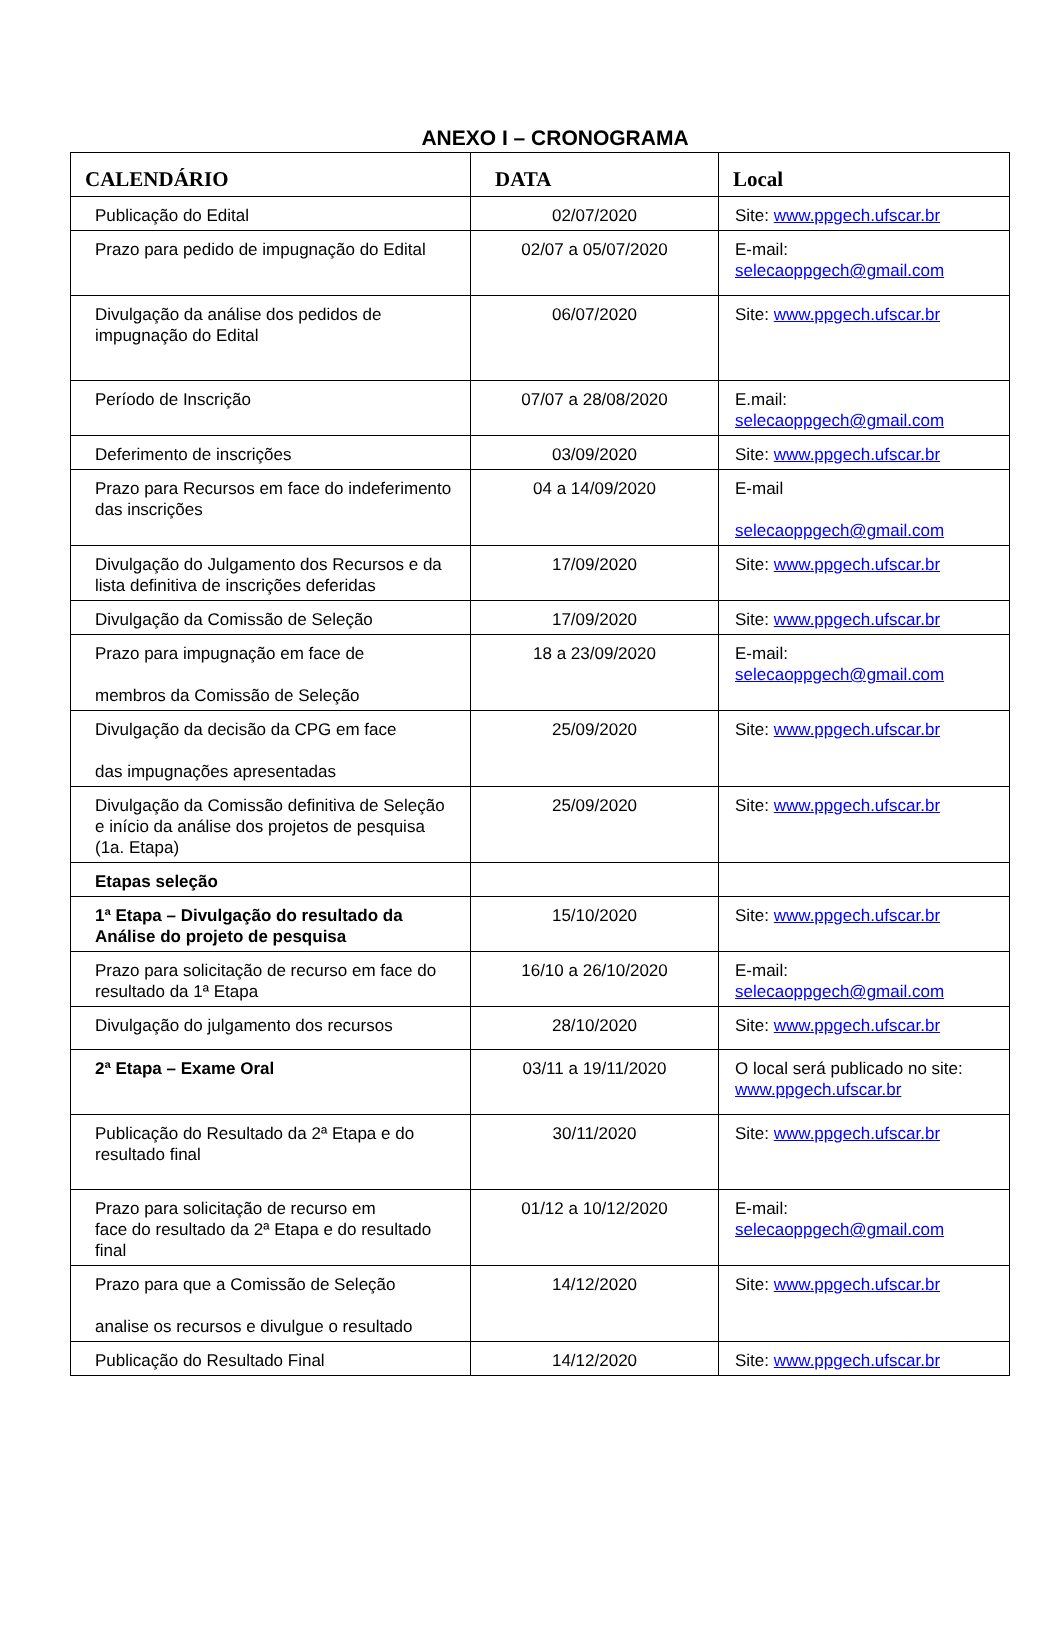ANEXO I – CRONOGRAMA
| CALENDÁRIO | DATA | Local |
| --- | --- | --- |
| Publicação do Edital | 02/07/2020 | Site: www.ppgech.ufscar.br |
| Prazo para pedido de impugnação do Edital | 02/07 a 05/07/2020 | E-mail: selecaoppgech@gmail.com |
| Divulgação da análise dos pedidos de impugnação do Edital | 06/07/2020 | Site: www.ppgech.ufscar.br |
| Período de Inscrição | 07/07 a 28/08/2020 | E.mail: selecaoppgech@gmail.com |
| Deferimento de inscrições | 03/09/2020 | Site: www.ppgech.ufscar.br |
| Prazo para Recursos em face do indeferimento das inscrições | 04 a 14/09/2020 | E-mail selecaoppgech@gmail.com |
| Divulgação do Julgamento dos Recursos e da lista definitiva de inscrições deferidas | 17/09/2020 | Site: www.ppgech.ufscar.br |
| Divulgação da Comissão de Seleção | 17/09/2020 | Site: www.ppgech.ufscar.br |
| Prazo para impugnação em face de membros da Comissão de Seleção | 18 a 23/09/2020 | E-mail: selecaoppgech@gmail.com |
| Divulgação da decisão da CPG em face das impugnações apresentadas | 25/09/2020 | Site: www.ppgech.ufscar.br |
| Divulgação da Comissão definitiva de Seleção e início da análise dos projetos de pesquisa (1a. Etapa) | 25/09/2020 | Site: www.ppgech.ufscar.br |
| Etapas seleção | | |
| 1ª Etapa – Divulgação do resultado da Análise do projeto de pesquisa | 15/10/2020 | Site: www.ppgech.ufscar.br |
| Prazo para solicitação de recurso em face do resultado da 1ª Etapa | 16/10 a 26/10/2020 | E-mail: selecaoppgech@gmail.com |
| Divulgação do julgamento dos recursos | 28/10/2020 | Site: www.ppgech.ufscar.br |
| 2ª Etapa – Exame Oral | 03/11 a 19/11/2020 | O local será publicado no site: www.ppgech.ufscar.br |
| Publicação do Resultado da 2ª Etapa e do resultado final | 30/11/2020 | Site: www.ppgech.ufscar.br |
| Prazo para solicitação de recurso em face do resultado da 2ª Etapa e do resultado final | 01/12 a 10/12/2020 | E-mail: selecaoppgech@gmail.com |
| Prazo para que a Comissão de Seleção analise os recursos e divulgue o resultado | 14/12/2020 | Site: www.ppgech.ufscar.br |
| Publicação do Resultado Final | 14/12/2020 | Site: www.ppgech.ufscar.br |